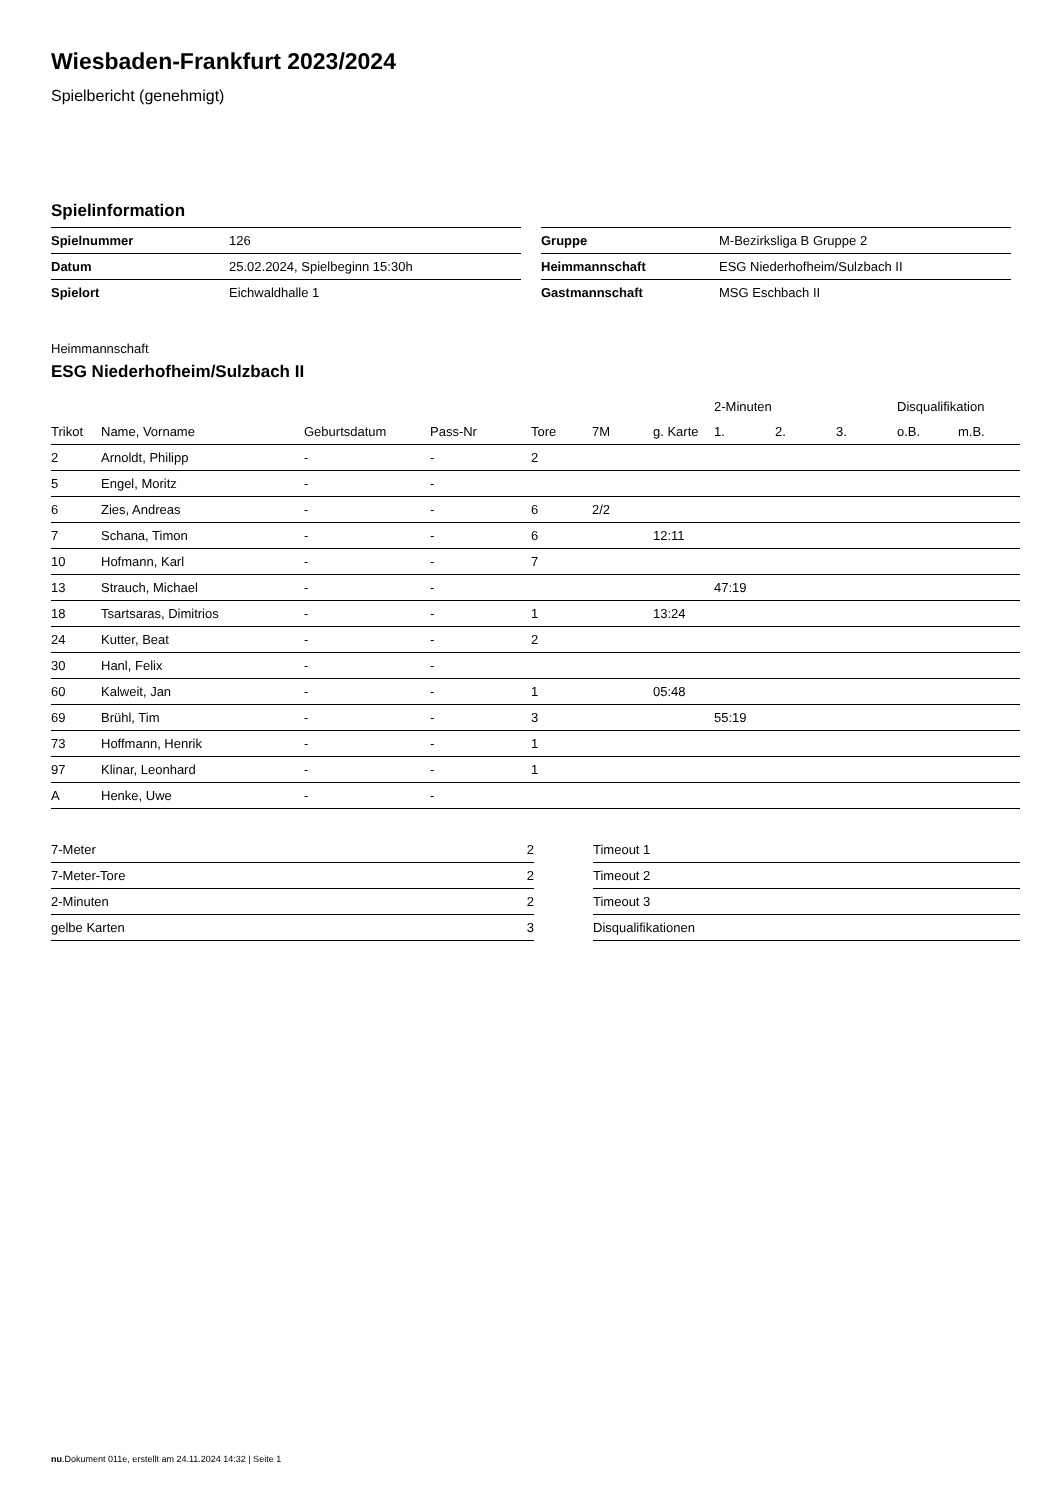Wiesbaden-Frankfurt 2023/2024
Spielbericht (genehmigt)
Spielinformation
| Spielnummer | 126 |
| Datum | 25.02.2024, Spielbeginn 15:30h |
| Spielort | Eichwaldhalle 1 |
| Gruppe | M-Bezirksliga B Gruppe 2 |
| Heimmannschaft | ESG Niederhofheim/Sulzbach II |
| Gastmannschaft | MSG Eschbach II |
Heimmannschaft
ESG Niederhofheim/Sulzbach II
| | | | | | | | 2-Minuten | | | Disqualifikation | |
| --- | --- | --- | --- | --- | --- | --- | --- | --- | --- | --- | --- |
| Trikot | Name, Vorname | Geburtsdatum | Pass-Nr | Tore | 7M | g. Karte | 1. | 2. | 3. | o.B. | m.B. |
| 2 | Arnoldt, Philipp | - | - | 2 | | | | | | | |
| 5 | Engel, Moritz | - | - | | | | | | | | |
| 6 | Zies, Andreas | - | - | 6 | 2/2 | | | | | | |
| 7 | Schana, Timon | - | - | 6 | | 12:11 | | | | | |
| 10 | Hofmann, Karl | - | - | 7 | | | | | | | |
| 13 | Strauch, Michael | - | - | | | | 47:19 | | | | |
| 18 | Tsartsaras, Dimitrios | - | - | 1 | | 13:24 | | | | | |
| 24 | Kutter, Beat | - | - | 2 | | | | | | | |
| 30 | Hanl, Felix | - | - | | | | | | | | |
| 60 | Kalweit, Jan | - | - | 1 | | 05:48 | | | | | |
| 69 | Brühl, Tim | - | - | 3 | | | 55:19 | | | | |
| 73 | Hoffmann, Henrik | - | - | 1 | | | | | | | |
| 97 | Klinar, Leonhard | - | - | 1 | | | | | | | |
| A | Henke, Uwe | - | - | | | | | | | | |
| 7-Meter | 2 |
| 7-Meter-Tore | 2 |
| 2-Minuten | 2 |
| gelbe Karten | 3 |
| Timeout 1 |
| Timeout 2 |
| Timeout 3 |
| Disqualifikationen |
nu.Dokument 011e, erstellt am 24.11.2024 14:32 | Seite 1